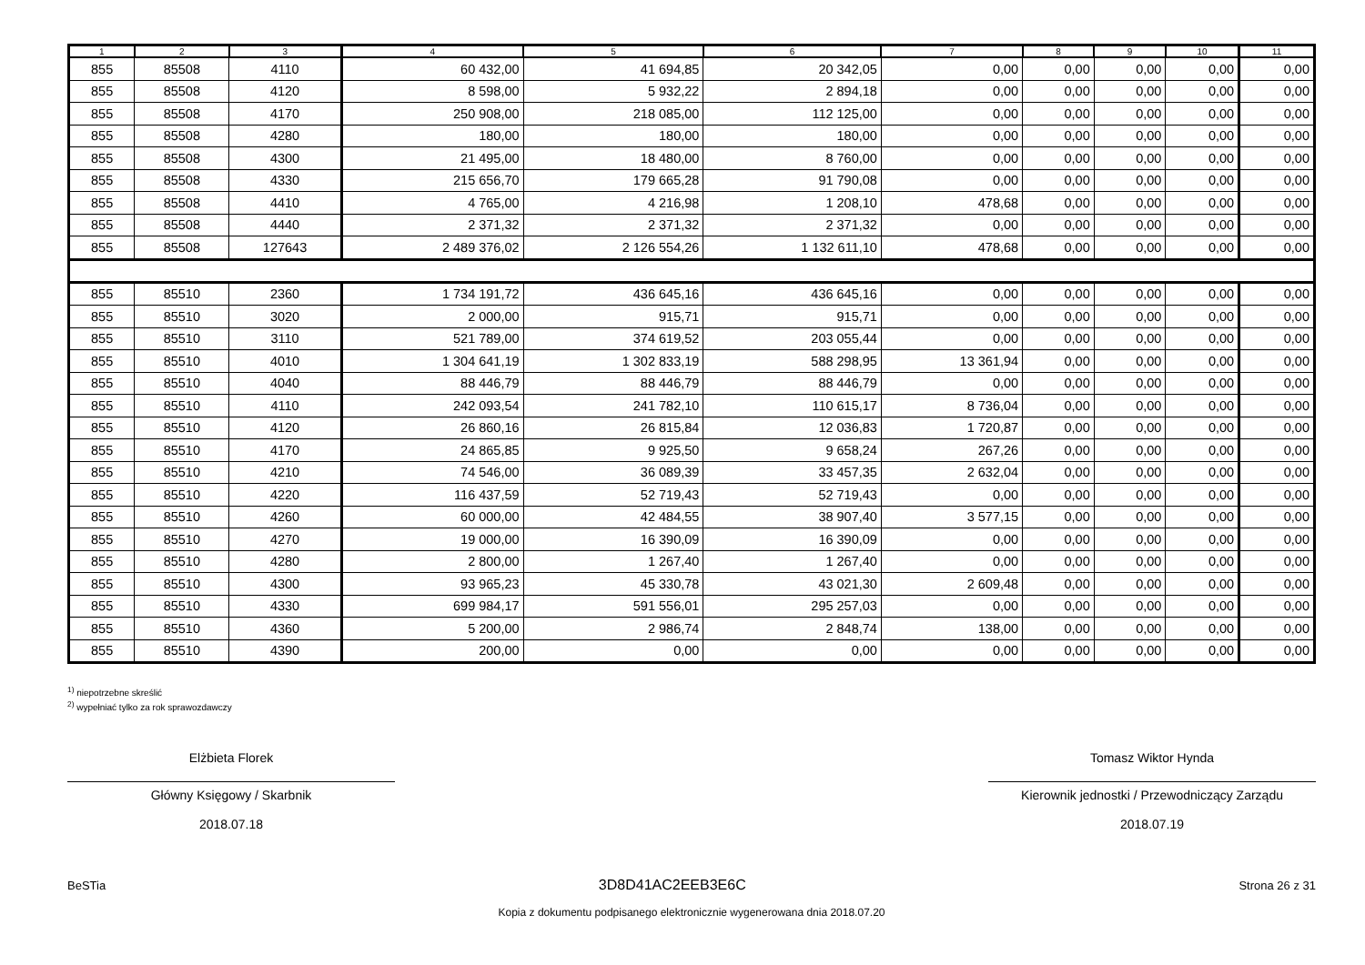| 1 | 2 | 3 | 4 | 5 | 6 | 7 | 8 | 9 | 10 | 11 |
| --- | --- | --- | --- | --- | --- | --- | --- | --- | --- | --- |
| 855 | 85508 | 4110 | 60 432,00 | 41 694,85 | 20 342,05 | 0,00 | 0,00 | 0,00 | 0,00 | 0,00 |
| 855 | 85508 | 4120 | 8 598,00 | 5 932,22 | 2 894,18 | 0,00 | 0,00 | 0,00 | 0,00 | 0,00 |
| 855 | 85508 | 4170 | 250 908,00 | 218 085,00 | 112 125,00 | 0,00 | 0,00 | 0,00 | 0,00 | 0,00 |
| 855 | 85508 | 4280 | 180,00 | 180,00 | 180,00 | 0,00 | 0,00 | 0,00 | 0,00 | 0,00 |
| 855 | 85508 | 4300 | 21 495,00 | 18 480,00 | 8 760,00 | 0,00 | 0,00 | 0,00 | 0,00 | 0,00 |
| 855 | 85508 | 4330 | 215 656,70 | 179 665,28 | 91 790,08 | 0,00 | 0,00 | 0,00 | 0,00 | 0,00 |
| 855 | 85508 | 4410 | 4 765,00 | 4 216,98 | 1 208,10 | 478,68 | 0,00 | 0,00 | 0,00 | 0,00 |
| 855 | 85508 | 4440 | 2 371,32 | 2 371,32 | 2 371,32 | 0,00 | 0,00 | 0,00 | 0,00 | 0,00 |
| 855 | 85508 | 127643 | 2 489 376,02 | 2 126 554,26 | 1 132 611,10 | 478,68 | 0,00 | 0,00 | 0,00 | 0,00 |
| 855 | 85510 | 2360 | 1 734 191,72 | 436 645,16 | 436 645,16 | 0,00 | 0,00 | 0,00 | 0,00 | 0,00 |
| 855 | 85510 | 3020 | 2 000,00 | 915,71 | 915,71 | 0,00 | 0,00 | 0,00 | 0,00 | 0,00 |
| 855 | 85510 | 3110 | 521 789,00 | 374 619,52 | 203 055,44 | 0,00 | 0,00 | 0,00 | 0,00 | 0,00 |
| 855 | 85510 | 4010 | 1 304 641,19 | 1 302 833,19 | 588 298,95 | 13 361,94 | 0,00 | 0,00 | 0,00 | 0,00 |
| 855 | 85510 | 4040 | 88 446,79 | 88 446,79 | 88 446,79 | 0,00 | 0,00 | 0,00 | 0,00 | 0,00 |
| 855 | 85510 | 4110 | 242 093,54 | 241 782,10 | 110 615,17 | 8 736,04 | 0,00 | 0,00 | 0,00 | 0,00 |
| 855 | 85510 | 4120 | 26 860,16 | 26 815,84 | 12 036,83 | 1 720,87 | 0,00 | 0,00 | 0,00 | 0,00 |
| 855 | 85510 | 4170 | 24 865,85 | 9 925,50 | 9 658,24 | 267,26 | 0,00 | 0,00 | 0,00 | 0,00 |
| 855 | 85510 | 4210 | 74 546,00 | 36 089,39 | 33 457,35 | 2 632,04 | 0,00 | 0,00 | 0,00 | 0,00 |
| 855 | 85510 | 4220 | 116 437,59 | 52 719,43 | 52 719,43 | 0,00 | 0,00 | 0,00 | 0,00 | 0,00 |
| 855 | 85510 | 4260 | 60 000,00 | 42 484,55 | 38 907,40 | 3 577,15 | 0,00 | 0,00 | 0,00 | 0,00 |
| 855 | 85510 | 4270 | 19 000,00 | 16 390,09 | 16 390,09 | 0,00 | 0,00 | 0,00 | 0,00 | 0,00 |
| 855 | 85510 | 4280 | 2 800,00 | 1 267,40 | 1 267,40 | 0,00 | 0,00 | 0,00 | 0,00 | 0,00 |
| 855 | 85510 | 4300 | 93 965,23 | 45 330,78 | 43 021,30 | 2 609,48 | 0,00 | 0,00 | 0,00 | 0,00 |
| 855 | 85510 | 4330 | 699 984,17 | 591 556,01 | 295 257,03 | 0,00 | 0,00 | 0,00 | 0,00 | 0,00 |
| 855 | 85510 | 4360 | 5 200,00 | 2 986,74 | 2 848,74 | 138,00 | 0,00 | 0,00 | 0,00 | 0,00 |
| 855 | 85510 | 4390 | 200,00 | 0,00 | 0,00 | 0,00 | 0,00 | 0,00 | 0,00 | 0,00 |
<sup>1)</sup> niepotrzebne skreślić
<sup>2)</sup> wypełniać tylko za rok sprawozdawczy
Elżbieta Florek
Główny Księgowy / Skarbnik
2018.07.18
Tomasz Wiktor Hynda
Kierownik jednostki / Przewodniczący Zarządu
2018.07.19
BeSTia 3D8D41AC2EEB3E6C Strona 26 z 31
Kopia z dokumentu podpisanego elektronicznie wygenerowana dnia 2018.07.20